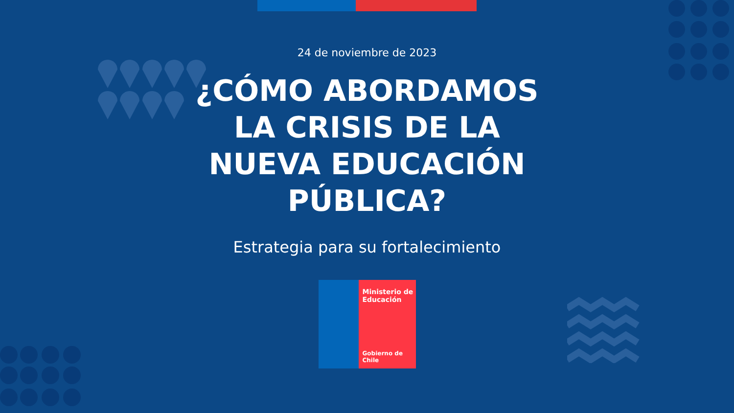24 de noviembre de 2023
¿CÓMO ABORDAMOS
LA CRISIS DE LA
NUEVA EDUCACIÓN
PÚBLICA?
Estrategia para su fortalecimiento
Ministerio de
Educación
Gobierno de Chile